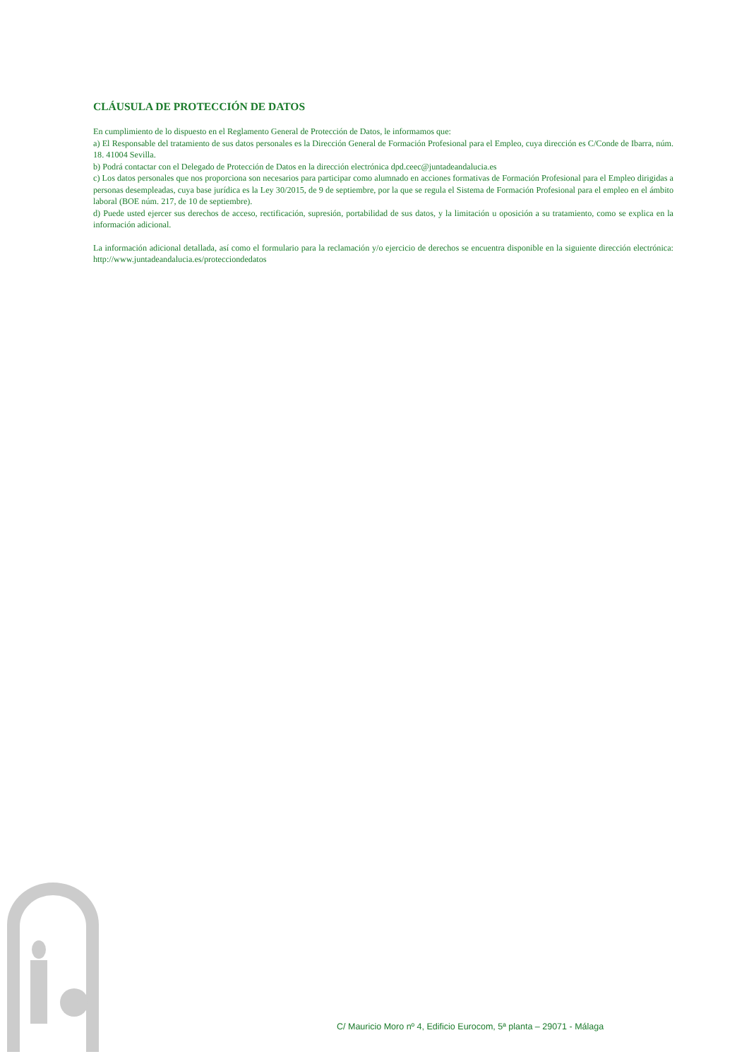CLÁUSULA DE PROTECCIÓN DE DATOS
En cumplimiento de lo dispuesto en el Reglamento General de Protección de Datos, le informamos que:
a) El Responsable del tratamiento de sus datos personales es la Dirección General de Formación Profesional para el Empleo, cuya dirección es C/Conde de Ibarra, núm. 18. 41004 Sevilla.
b) Podrá contactar con el Delegado de Protección de Datos en la dirección electrónica dpd.ceec@juntadeandalucia.es
c) Los datos personales que nos proporciona son necesarios para participar como alumnado en acciones formativas de Formación Profesional para el Empleo dirigidas a personas desempleadas, cuya base jurídica es la Ley 30/2015, de 9 de septiembre, por la que se regula el Sistema de Formación Profesional para el empleo en el ámbito laboral (BOE núm. 217, de 10 de septiembre).
d) Puede usted ejercer sus derechos de acceso, rectificación, supresión, portabilidad de sus datos, y la limitación u oposición a su tratamiento, como se explica en la información adicional.
La información adicional detallada, así como el formulario para la reclamación y/o ejercicio de derechos se encuentra disponible en la siguiente dirección electrónica: http://www.juntadeandalucia.es/protecciondedatos
C/ Mauricio Moro nº 4, Edificio Eurocom, 5ª planta – 29071 - Málaga